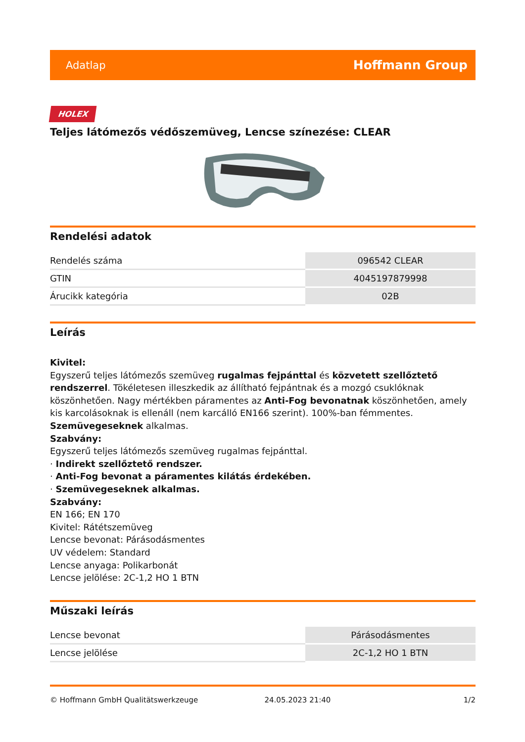Adatlap Hoffmann Group
HOLEX
Teljes látómezős védőszemüveg, Lencse színezése: CLEAR
Rendelési adatok
| Rendelés száma | 096542 CLEAR |
| GTIN | 4045197879998 |
| Árucikk kategória | 02B |
Leírás
Kivitel:
Egyszerű teljes látómezős szemüveg rugalmas fejpánttal és közvetett szellőztető rendszerrel. Tökéletesen illeszkedik az állítható fejpántnak és a mozgó csuklóknak köszönhetően. Nagy mértékben páramentes az Anti-Fog bevonatnak köszönhetően, amely kis karcolásoknak is ellenáll (nem karcálló EN166 szerint). 100%-ban fémmentes. Szemüvegeseknek alkalmas.
Szabvány:
Egyszerű teljes látómezős szemüveg rugalmas fejpánttal.
· Indirekt szellőztető rendszer.
· Anti-Fog bevonat a páramentes kilátás érdekében.
· Szemüvegeseknek alkalmas.
Szabvány:
EN 166; EN 170
Kivitel: Rátétszemüveg
Lencse bevonat: Párásodásmentes
UV védelem: Standard
Lencse anyaga: Polikarbonát
Lencse jelölése: 2C-1,2 HO 1 BTN
Műszaki leírás
| Lencse bevonat | Párásodásmentes |
| Lencse jelölése | 2C-1,2 HO 1 BTN |
© Hoffmann GmbH Qualitätswerkzeuge 24.05.2023 21:40 1/2